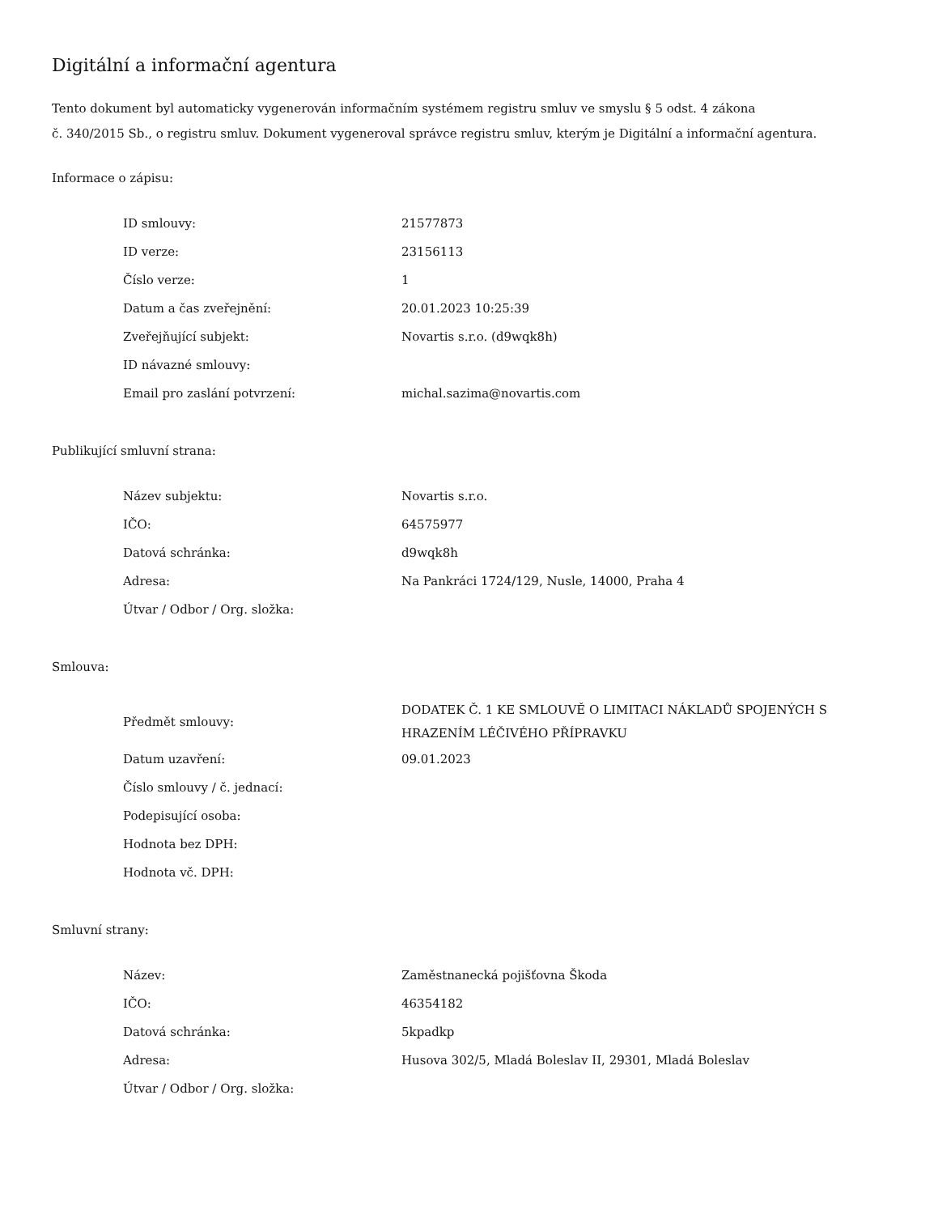Digitální a informační agentura
Tento dokument byl automaticky vygenerován informačním systémem registru smluv ve smyslu § 5 odst. 4 zákona
č. 340/2015 Sb., o registru smluv. Dokument vygeneroval správce registru smluv, kterým je Digitální a informační agentura.
Informace o zápisu:
| ID smlouvy: | 21577873 |
| ID verze: | 23156113 |
| Číslo verze: | 1 |
| Datum a čas zveřejnění: | 20.01.2023 10:25:39 |
| Zveřejňující subjekt: | Novartis s.r.o. (d9wqk8h) |
| ID návazné smlouvy: | |
| Email pro zaslání potvrzení: | michal.sazima@novartis.com |
Publikující smluvní strana:
| Název subjektu: | Novartis s.r.o. |
| IČO: | 64575977 |
| Datová schránka: | d9wqk8h |
| Adresa: | Na Pankráci 1724/129, Nusle, 14000, Praha 4 |
| Útvar / Odbor / Org. složka: | |
Smlouva:
| Předmět smlouvy: | DODATEK Č. 1 KE SMLOUVĚ O LIMITACI NÁKLADŮ SPOJENÝCH S HRAZENÍM LÉČIVÉHO PŘÍPRAVKU |
| Datum uzavření: | 09.01.2023 |
| Číslo smlouvy / č. jednací: | |
| Podepisující osoba: | |
| Hodnota bez DPH: | |
| Hodnota vč. DPH: | |
Smluvní strany:
| Název: | Zaměstnanecká pojišťovna Škoda |
| IČO: | 46354182 |
| Datová schránka: | 5kpadkp |
| Adresa: | Husova 302/5, Mladá Boleslav II, 29301, Mladá Boleslav |
| Útvar / Odbor / Org. složka: | |